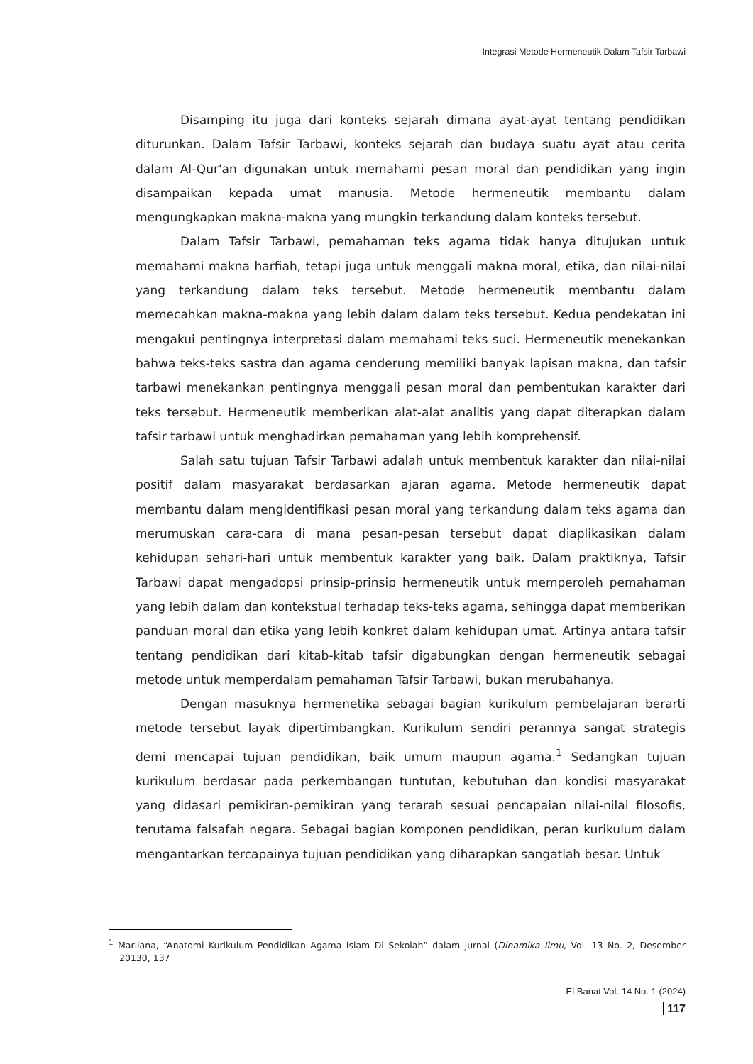Integrasi Metode Hermeneutik Dalam Tafsir Tarbawi
Disamping itu juga dari konteks sejarah dimana ayat-ayat tentang pendidikan diturunkan. Dalam Tafsir Tarbawi, konteks sejarah dan budaya suatu ayat atau cerita dalam Al-Qur'an digunakan untuk memahami pesan moral dan pendidikan yang ingin disampaikan kepada umat manusia. Metode hermeneutik membantu dalam mengungkapkan makna-makna yang mungkin terkandung dalam konteks tersebut.
Dalam Tafsir Tarbawi, pemahaman teks agama tidak hanya ditujukan untuk memahami makna harfiah, tetapi juga untuk menggali makna moral, etika, dan nilai-nilai yang terkandung dalam teks tersebut. Metode hermeneutik membantu dalam memecahkan makna-makna yang lebih dalam dalam teks tersebut. Kedua pendekatan ini mengakui pentingnya interpretasi dalam memahami teks suci. Hermeneutik menekankan bahwa teks-teks sastra dan agama cenderung memiliki banyak lapisan makna, dan tafsir tarbawi menekankan pentingnya menggali pesan moral dan pembentukan karakter dari teks tersebut. Hermeneutik memberikan alat-alat analitis yang dapat diterapkan dalam tafsir tarbawi untuk menghadirkan pemahaman yang lebih komprehensif.
Salah satu tujuan Tafsir Tarbawi adalah untuk membentuk karakter dan nilai-nilai positif dalam masyarakat berdasarkan ajaran agama. Metode hermeneutik dapat membantu dalam mengidentifikasi pesan moral yang terkandung dalam teks agama dan merumuskan cara-cara di mana pesan-pesan tersebut dapat diaplikasikan dalam kehidupan sehari-hari untuk membentuk karakter yang baik. Dalam praktiknya, Tafsir Tarbawi dapat mengadopsi prinsip-prinsip hermeneutik untuk memperoleh pemahaman yang lebih dalam dan kontekstual terhadap teks-teks agama, sehingga dapat memberikan panduan moral dan etika yang lebih konkret dalam kehidupan umat. Artinya antara tafsir tentang pendidikan dari kitab-kitab tafsir digabungkan dengan hermeneutik sebagai metode untuk memperdalam pemahaman Tafsir Tarbawi, bukan merubahanya.
Dengan masuknya hermenetika sebagai bagian kurikulum pembelajaran berarti metode tersebut layak dipertimbangkan. Kurikulum sendiri perannya sangat strategis demi mencapai tujuan pendidikan, baik umum maupun agama.<sup>1</sup> Sedangkan tujuan kurikulum berdasar pada perkembangan tuntutan, kebutuhan dan kondisi masyarakat yang didasari pemikiran-pemikiran yang terarah sesuai pencapaian nilai-nilai filosofis, terutama falsafah negara. Sebagai bagian komponen pendidikan, peran kurikulum dalam mengantarkan tercapainya tujuan pendidikan yang diharapkan sangatlah besar. Untuk
<sup>1</sup> Marliana, “Anatomi Kurikulum Pendidikan Agama Islam Di Sekolah” dalam jurnal (Dinamika Ilmu, Vol. 13 No. 2, Desember 20130, 137
El Banat Vol. 14 No. 1 (2024)
117